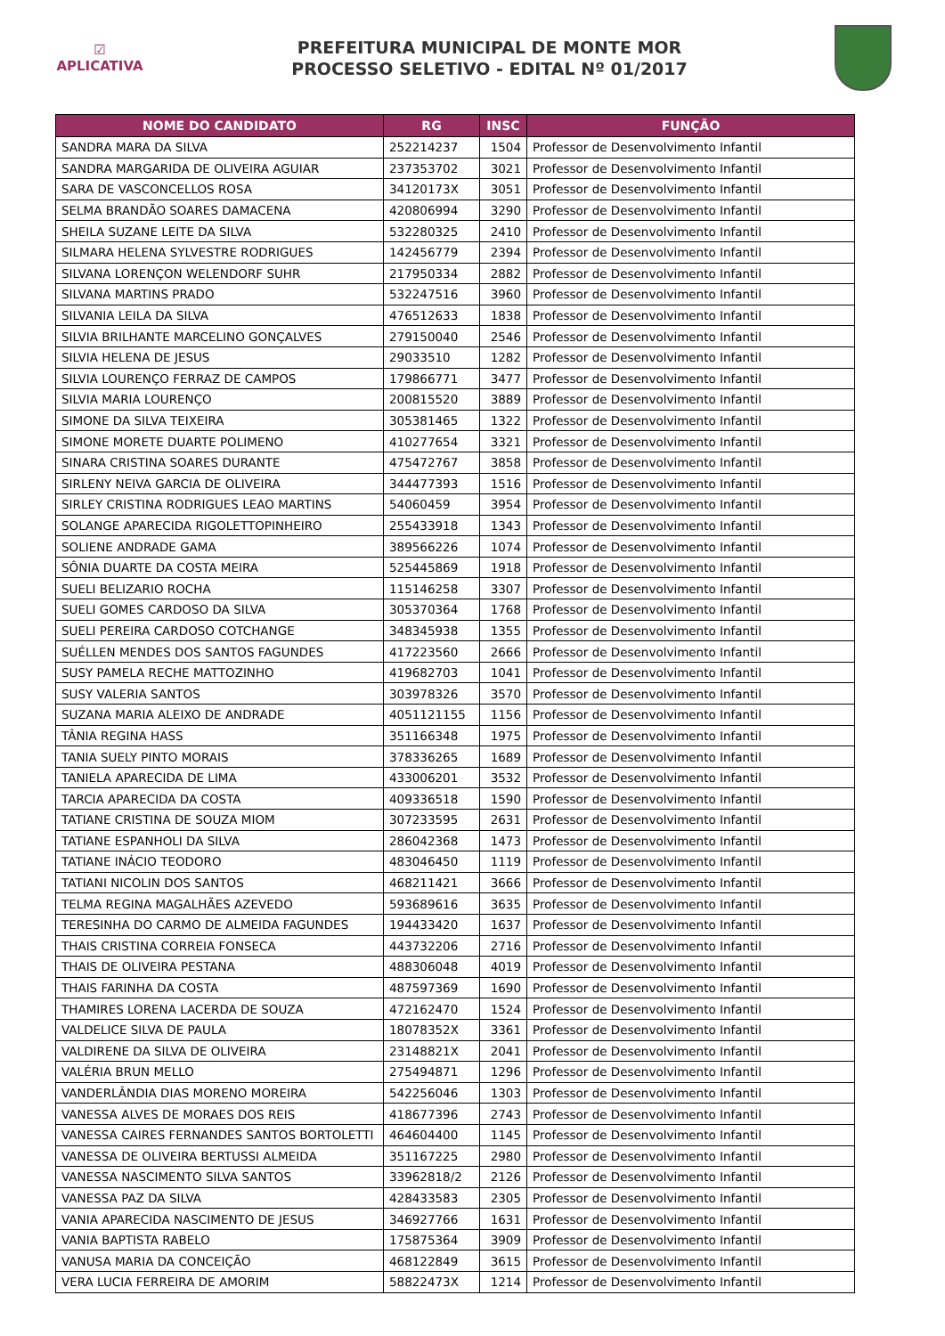☑
APLICATIVA
PREFEITURA MUNICIPAL DE MONTE MOR
PROCESSO SELETIVO - EDITAL Nº 01/2017
| NOME DO CANDIDATO | RG | INSC | FUNÇÃO |
| --- | --- | --- | --- |
| SANDRA MARA DA SILVA | 252214237 | 1504 | Professor de Desenvolvimento Infantil |
| SANDRA MARGARIDA DE OLIVEIRA AGUIAR | 237353702 | 3021 | Professor de Desenvolvimento Infantil |
| SARA DE VASCONCELLOS ROSA | 34120173X | 3051 | Professor de Desenvolvimento Infantil |
| SELMA BRANDÃO SOARES DAMACENA | 420806994 | 3290 | Professor de Desenvolvimento Infantil |
| SHEILA SUZANE LEITE DA SILVA | 532280325 | 2410 | Professor de Desenvolvimento Infantil |
| SILMARA HELENA SYLVESTRE RODRIGUES | 142456779 | 2394 | Professor de Desenvolvimento Infantil |
| SILVANA LORENÇON WELENDORF SUHR | 217950334 | 2882 | Professor de Desenvolvimento Infantil |
| SILVANA MARTINS PRADO | 532247516 | 3960 | Professor de Desenvolvimento Infantil |
| SILVANIA LEILA DA SILVA | 476512633 | 1838 | Professor de Desenvolvimento Infantil |
| SILVIA BRILHANTE MARCELINO GONÇALVES | 279150040 | 2546 | Professor de Desenvolvimento Infantil |
| SILVIA HELENA DE JESUS | 29033510 | 1282 | Professor de Desenvolvimento Infantil |
| SILVIA LOURENÇO FERRAZ DE CAMPOS | 179866771 | 3477 | Professor de Desenvolvimento Infantil |
| SILVIA MARIA LOURENÇO | 200815520 | 3889 | Professor de Desenvolvimento Infantil |
| SIMONE DA SILVA TEIXEIRA | 305381465 | 1322 | Professor de Desenvolvimento Infantil |
| SIMONE MORETE DUARTE POLIMENO | 410277654 | 3321 | Professor de Desenvolvimento Infantil |
| SINARA CRISTINA SOARES DURANTE | 475472767 | 3858 | Professor de Desenvolvimento Infantil |
| SIRLENY NEIVA GARCIA DE OLIVEIRA | 344477393 | 1516 | Professor de Desenvolvimento Infantil |
| SIRLEY CRISTINA RODRIGUES LEAO MARTINS | 54060459 | 3954 | Professor de Desenvolvimento Infantil |
| SOLANGE APARECIDA RIGOLETTOPINHEIRO | 255433918 | 1343 | Professor de Desenvolvimento Infantil |
| SOLIENE ANDRADE GAMA | 389566226 | 1074 | Professor de Desenvolvimento Infantil |
| SÔNIA DUARTE DA COSTA MEIRA | 525445869 | 1918 | Professor de Desenvolvimento Infantil |
| SUELI BELIZARIO ROCHA | 115146258 | 3307 | Professor de Desenvolvimento Infantil |
| SUELI GOMES CARDOSO DA SILVA | 305370364 | 1768 | Professor de Desenvolvimento Infantil |
| SUELI PEREIRA CARDOSO COTCHANGE | 348345938 | 1355 | Professor de Desenvolvimento Infantil |
| SUÉLLEN MENDES DOS SANTOS FAGUNDES | 417223560 | 2666 | Professor de Desenvolvimento Infantil |
| SUSY PAMELA RECHE MATTOZINHO | 419682703 | 1041 | Professor de Desenvolvimento Infantil |
| SUSY VALERIA SANTOS | 303978326 | 3570 | Professor de Desenvolvimento Infantil |
| SUZANA MARIA ALEIXO DE ANDRADE | 4051121155 | 1156 | Professor de Desenvolvimento Infantil |
| TÂNIA REGINA HASS | 351166348 | 1975 | Professor de Desenvolvimento Infantil |
| TANIA SUELY PINTO MORAIS | 378336265 | 1689 | Professor de Desenvolvimento Infantil |
| TANIELA APARECIDA DE LIMA | 433006201 | 3532 | Professor de Desenvolvimento Infantil |
| TARCIA APARECIDA DA COSTA | 409336518 | 1590 | Professor de Desenvolvimento Infantil |
| TATIANE CRISTINA DE SOUZA MIOM | 307233595 | 2631 | Professor de Desenvolvimento Infantil |
| TATIANE ESPANHOLI DA SILVA | 286042368 | 1473 | Professor de Desenvolvimento Infantil |
| TATIANE INÁCIO TEODORO | 483046450 | 1119 | Professor de Desenvolvimento Infantil |
| TATIANI NICOLIN DOS SANTOS | 468211421 | 3666 | Professor de Desenvolvimento Infantil |
| TELMA REGINA MAGALHÃES AZEVEDO | 593689616 | 3635 | Professor de Desenvolvimento Infantil |
| TERESINHA DO CARMO DE ALMEIDA FAGUNDES | 194433420 | 1637 | Professor de Desenvolvimento Infantil |
| THAIS CRISTINA CORREIA FONSECA | 443732206 | 2716 | Professor de Desenvolvimento Infantil |
| THAIS DE OLIVEIRA PESTANA | 488306048 | 4019 | Professor de Desenvolvimento Infantil |
| THAIS FARINHA DA COSTA | 487597369 | 1690 | Professor de Desenvolvimento Infantil |
| THAMIRES LORENA LACERDA DE SOUZA | 472162470 | 1524 | Professor de Desenvolvimento Infantil |
| VALDELICE SILVA DE PAULA | 18078352X | 3361 | Professor de Desenvolvimento Infantil |
| VALDIRENE DA SILVA DE OLIVEIRA | 23148821X | 2041 | Professor de Desenvolvimento Infantil |
| VALÉRIA BRUN MELLO | 275494871 | 1296 | Professor de Desenvolvimento Infantil |
| VANDERLÂNDIA DIAS MORENO MOREIRA | 542256046 | 1303 | Professor de Desenvolvimento Infantil |
| VANESSA ALVES DE MORAES DOS REIS | 418677396 | 2743 | Professor de Desenvolvimento Infantil |
| VANESSA CAIRES FERNANDES SANTOS BORTOLETTI | 464604400 | 1145 | Professor de Desenvolvimento Infantil |
| VANESSA DE OLIVEIRA BERTUSSI ALMEIDA | 351167225 | 2980 | Professor de Desenvolvimento Infantil |
| VANESSA NASCIMENTO SILVA SANTOS | 33962818/2 | 2126 | Professor de Desenvolvimento Infantil |
| VANESSA PAZ DA SILVA | 428433583 | 2305 | Professor de Desenvolvimento Infantil |
| VANIA APARECIDA NASCIMENTO DE JESUS | 346927766 | 1631 | Professor de Desenvolvimento Infantil |
| VANIA BAPTISTA RABELO | 175875364 | 3909 | Professor de Desenvolvimento Infantil |
| VANUSA MARIA DA CONCEIÇÃO | 468122849 | 3615 | Professor de Desenvolvimento Infantil |
| VERA LUCIA FERREIRA DE AMORIM | 58822473X | 1214 | Professor de Desenvolvimento Infantil |